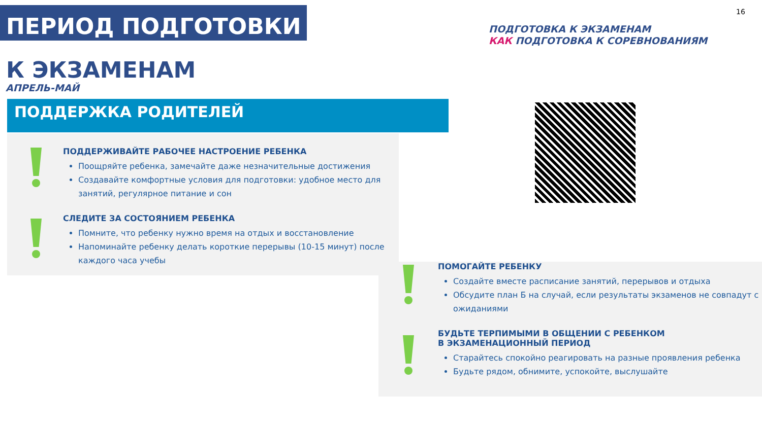ПЕРИОД ПОДГОТОВКИ 16
ПОДГОТОВКА К ЭКЗАМЕНАМ
КАК ПОДГОТОВКА К СОРЕВНОВАНИЯМ
К ЭКЗАМЕНАМ
АПРЕЛЬ-МАЙ
ПОДДЕРЖКА РОДИТЕЛЕЙ
ПОДДЕРЖИВАЙТЕ РАБОЧЕЕ НАСТРОЕНИЕ РЕБЕНКА
Поощряйте ребенка, замечайте даже незначительные достижения
Создавайте комфортные условия для подготовки: удобное место для занятий, регулярное питание и сон
СЛЕДИТЕ ЗА СОСТОЯНИЕМ РЕБЕНКА
Помните, что ребенку нужно время на отдых и восстановление
Напоминайте ребенку делать короткие перерывы (10-15 минут) после каждого часа учебы
ПОМОГАЙТЕ РЕБЕНКУ
Создайте вместе расписание занятий, перерывов и отдыха
Обсудите план Б на случай, если результаты экзаменов не совпадут с ожиданиями
БУДЬТЕ ТЕРПИМЫМИ В ОБЩЕНИИ С РЕБЕНКОМ
В ЭКЗАМЕНАЦИОННЫЙ ПЕРИОД
Старайтесь спокойно реагировать на разные проявления ребенка
Будьте рядом, обнимите, успокойте, выслушайте